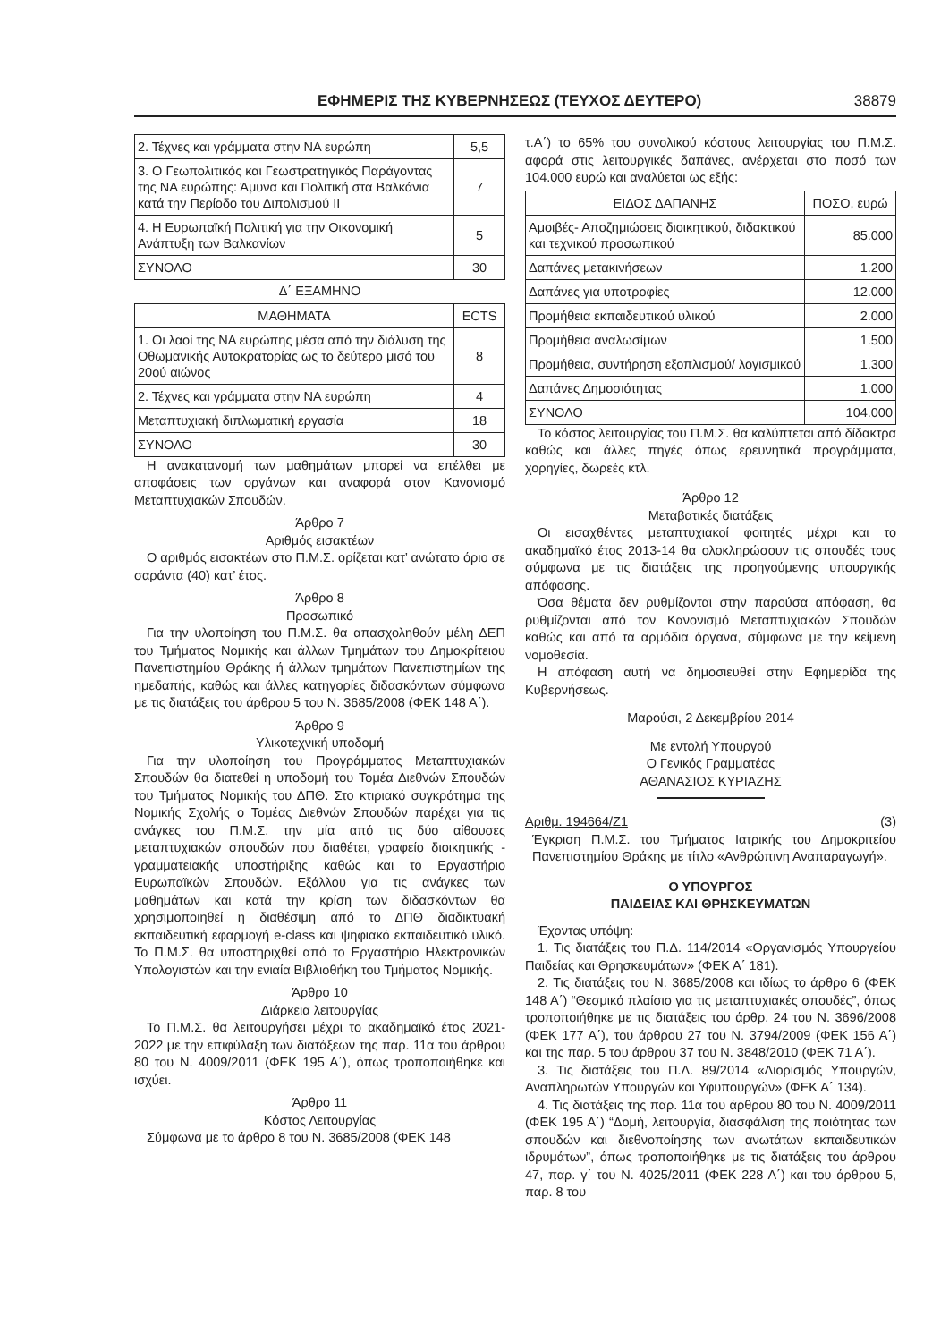ΕΦΗΜΕΡΙΣ ΤΗΣ ΚΥΒΕΡΝΗΣΕΩΣ (ΤΕΥΧΟΣ ΔΕΥΤΕΡΟ) 38879
| 2. Τέχνες και γράμματα στην ΝΑ ευρώπη | 5,5 |
| 3. Ο Γεωπολιτικός και Γεωστρατηγικός Παράγοντας της ΝΑ ευρώπης: Άμυνα και Πολιτική στα Βαλκάνια κατά την Περίοδο του Διπολισμού ΙΙ | 7 |
| 4. Η Ευρωπαϊκή Πολιτική για την Οικονομική Ανάπτυξη των Βαλκανίων | 5 |
| ΣΥΝΟΛΟ | 30 |
Δ΄ ΕΞΑΜΗΝΟ
| ΜΑΘΗΜΑΤΑ | ECTS |
| --- | --- |
| 1. Οι λαοί της ΝΑ ευρώπης μέσα από την διάλυση της Οθωμανικής Αυτοκρατορίας ως το δεύτερο μισό του 20ού αιώνος | 8 |
| 2. Τέχνες και γράμματα στην ΝΑ ευρώπη | 4 |
| Μεταπτυχιακή διπλωματική εργασία | 18 |
| ΣΥΝΟΛΟ | 30 |
Η ανακατανομή των μαθημάτων μπορεί να επέλθει με αποφάσεις των οργάνων και αναφορά στον Κανονισμό Μεταπτυχιακών Σπουδών.
Άρθρο 7
Αριθμός εισακτέων
Ο αριθμός εισακτέων στο Π.Μ.Σ. ορίζεται κατ’ ανώτατο όριο σε σαράντα (40) κατ’ έτος.
Άρθρο 8
Προσωπικό
Για την υλοποίηση του Π.Μ.Σ. θα απασχοληθούν μέλη ΔΕΠ του Τμήματος Νομικής και άλλων Τμημάτων του Δημοκρίτειου Πανεπιστημίου Θράκης ή άλλων τμημάτων Πανεπιστημίων της ημεδαπής, καθώς και άλλες κατηγορίες διδασκόντων σύμφωνα με τις διατάξεις του άρθρου 5 του Ν. 3685/2008 (ΦΕΚ 148 Α΄).
Άρθρο 9
Υλικοτεχνική υποδομή
Για την υλοποίηση του Προγράμματος Μεταπτυχιακών Σπουδών θα διατεθεί η υποδομή του Τομέα Διεθνών Σπουδών του Τμήματος Νομικής του ΔΠΘ. Στο κτιριακό συγκρότημα της Νομικής Σχολής ο Τομέας Διεθνών Σπουδών παρέχει για τις ανάγκες του Π.Μ.Σ. την μία από τις δύο αίθουσες μεταπτυχιακών σπουδών που διαθέτει, γραφείο διοικητικής - γραμματειακής υποστήριξης καθώς και το Εργαστήριο Ευρωπαϊκών Σπουδών. Εξάλλου για τις ανάγκες των μαθημάτων και κατά την κρίση των διδασκόντων θα χρησιμοποιηθεί η διαθέσιμη από το ΔΠΘ διαδικτυακή εκπαιδευτική εφαρμογή e-class και ψηφιακό εκπαιδευτικό υλικό. Το Π.Μ.Σ. θα υποστηριχθεί από το Εργαστήριο Ηλεκτρονικών Υπολογιστών και την ενιαία Βιβλιοθήκη του Τμήματος Νομικής.
Άρθρο 10
Διάρκεια λειτουργίας
Το Π.Μ.Σ. θα λειτουργήσει μέχρι το ακαδημαϊκό έτος 2021-2022 με την επιφύλαξη των διατάξεων της παρ. 11α του άρθρου 80 του Ν. 4009/2011 (ΦΕΚ 195 Α΄), όπως τροποποιήθηκε και ισχύει.
Άρθρο 11
Κόστος Λειτουργίας
Σύμφωνα με το άρθρο 8 του Ν. 3685/2008 (ΦΕΚ 148
τ.Α΄) το 65% του συνολικού κόστους λειτουργίας του Π.Μ.Σ. αφορά στις λειτουργικές δαπάνες, ανέρχεται στο ποσό των 104.000 ευρώ και αναλύεται ως εξής:
| ΕΙΔΟΣ ΔΑΠΑΝΗΣ | ΠΟΣΟ, ευρώ |
| --- | --- |
| Αμοιβές- Αποζημιώσεις διοικητικού, διδακτικού και τεχνικού προσωπικού | 85.000 |
| Δαπάνες μετακινήσεων | 1.200 |
| Δαπάνες για υποτροφίες | 12.000 |
| Προμήθεια εκπαιδευτικού υλικού | 2.000 |
| Προμήθεια αναλωσίμων | 1.500 |
| Προμήθεια, συντήρηση εξοπλισμού/ λογισμικού | 1.300 |
| Δαπάνες Δημοσιότητας | 1.000 |
| ΣΥΝΟΛΟ | 104.000 |
Το κόστος λειτουργίας του Π.Μ.Σ. θα καλύπτεται από δίδακτρα καθώς και άλλες πηγές όπως ερευνητικά προγράμματα, χορηγίες, δωρεές κτλ.
Άρθρο 12
Μεταβατικές διατάξεις
Οι εισαχθέντες μεταπτυχιακοί φοιτητές μέχρι και το ακαδημαϊκό έτος 2013-14 θα ολοκληρώσουν τις σπουδές τους σύμφωνα με τις διατάξεις της προηγούμενης υπουργικής απόφασης.
Όσα θέματα δεν ρυθμίζονται στην παρούσα απόφαση, θα ρυθμίζονται από τον Κανονισμό Μεταπτυχιακών Σπουδών καθώς και από τα αρμόδια όργανα, σύμφωνα με την κείμενη νομοθεσία.
Η απόφαση αυτή να δημοσιευθεί στην Εφημερίδα της Κυβερνήσεως.
Μαρούσι, 2 Δεκεμβρίου 2014
Με εντολή Υπουργού
Ο Γενικός Γραμματέας
ΑΘΑΝΑΣΙΟΣ ΚΥΡΙΑΖΗΣ
Αριθμ. 194664/Ζ1 (3)
Έγκριση Π.Μ.Σ. του Τμήματος Ιατρικής του Δημοκριτείου Πανεπιστημίου Θράκης με τίτλο «Ανθρώπινη Αναπαραγωγή».
Ο ΥΠΟΥΡΓΟΣ
ΠΑΙΔΕΙΑΣ ΚΑΙ ΘΡΗΣΚΕΥΜΑΤΩΝ
Έχοντας υπόψη:
1. Τις διατάξεις του Π.Δ. 114/2014 «Οργανισμός Υπουργείου Παιδείας και Θρησκευμάτων» (ΦΕΚ Α΄ 181).
2. Τις διατάξεις του Ν. 3685/2008 και ιδίως το άρθρο 6 (ΦΕΚ 148 Α΄) “Θεσμικό πλαίσιο για τις μεταπτυχιακές σπουδές”, όπως τροποποιήθηκε με τις διατάξεις του άρθρ. 24 του Ν. 3696/2008 (ΦΕΚ 177 Α΄), του άρθρου 27 του Ν. 3794/2009 (ΦΕΚ 156 Α΄) και της παρ. 5 του άρθρου 37 του Ν. 3848/2010 (ΦΕΚ 71 Α΄).
3. Τις διατάξεις του Π.Δ. 89/2014 «Διορισμός Υπουργών, Αναπληρωτών Υπουργών και Υφυπουργών» (ΦΕΚ Α΄ 134).
4. Τις διατάξεις της παρ. 11α του άρθρου 80 του Ν. 4009/2011 (ΦΕΚ 195 Α΄) “Δομή, λειτουργία, διασφάλιση της ποιότητας των σπουδών και διεθνοποίησης των ανωτάτων εκπαιδευτικών ιδρυμάτων”, όπως τροποποιήθηκε με τις διατάξεις του άρθρου 47, παρ. γ΄ του Ν. 4025/2011 (ΦΕΚ 228 Α΄) και του άρθρου 5, παρ. 8 του